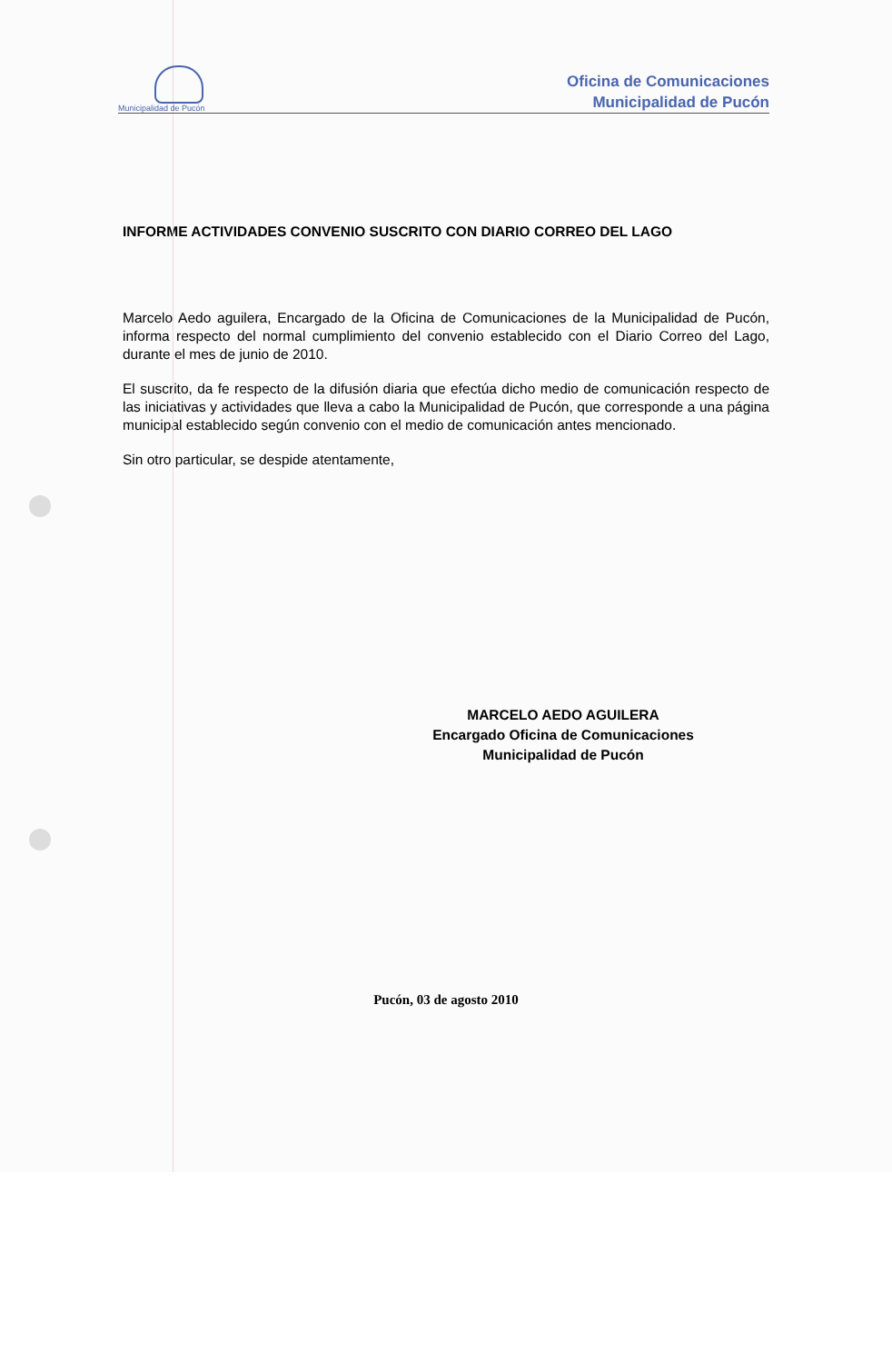Municipalidad de Pucón
Oficina de Comunicaciones
Municipalidad de Pucón
INFORME ACTIVIDADES CONVENIO SUSCRITO CON DIARIO CORREO DEL LAGO
Marcelo Aedo aguilera, Encargado de la Oficina de Comunicaciones de la Municipalidad de Pucón, informa respecto del normal cumplimiento del convenio establecido con el Diario Correo del Lago, durante el mes de junio de 2010.
El suscrito, da fe respecto de la difusión diaria que efectúa dicho medio de comunicación respecto de las iniciativas y actividades que lleva a cabo la Municipalidad de Pucón, que corresponde a una página municipal establecido según convenio con el medio de comunicación antes mencionado.
Sin otro particular, se despide atentamente,
MARCELO AEDO AGUILERA
Encargado Oficina de Comunicaciones
Municipalidad de Pucón
Pucón, 03 de agosto 2010